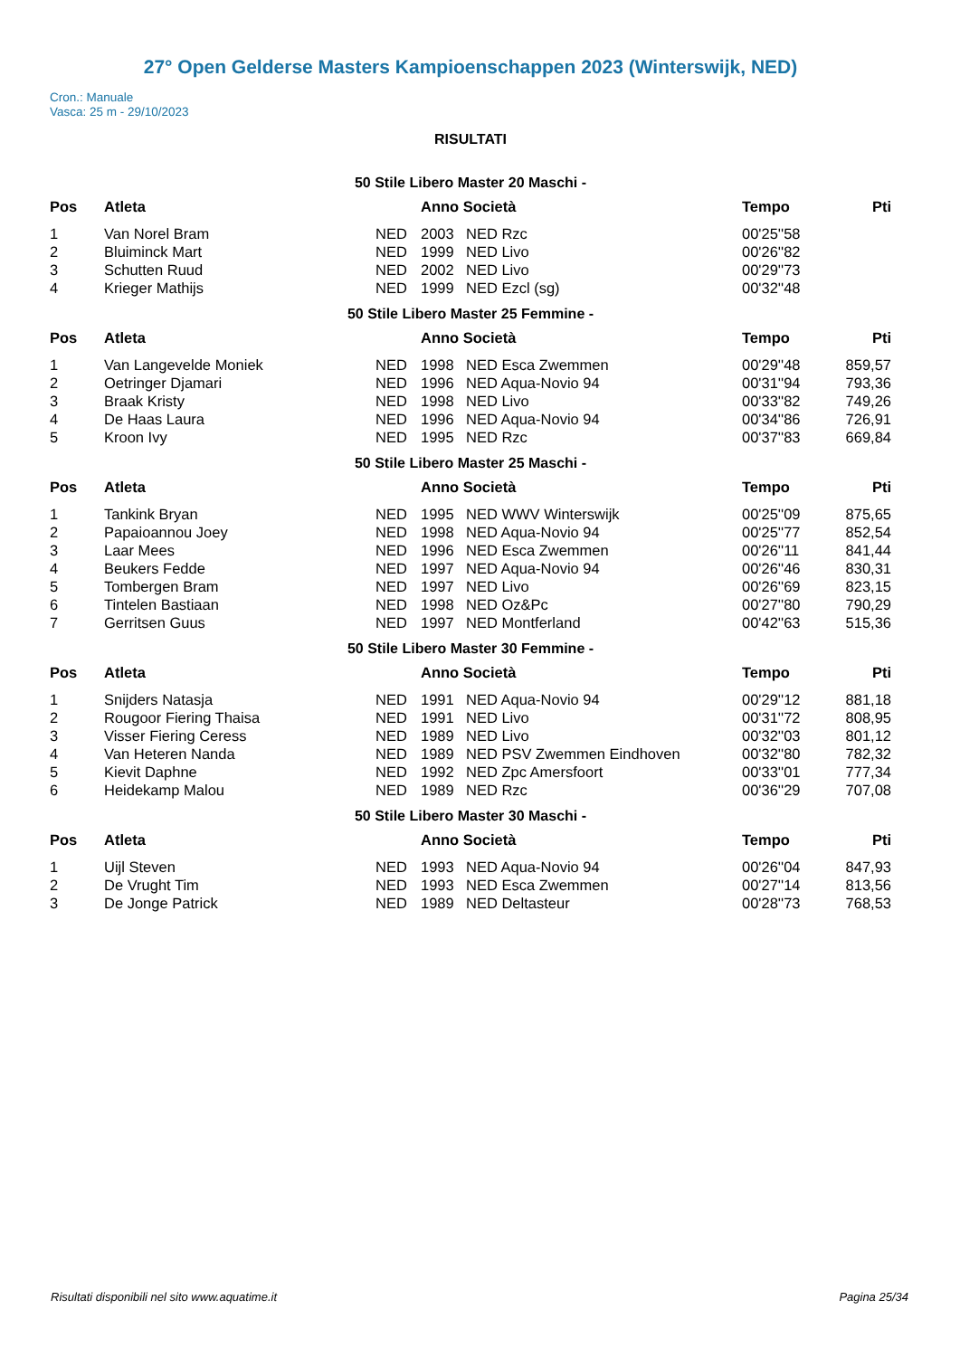27° Open Gelderse Masters Kampioenschappen 2023 (Winterswijk, NED)
Cron.: Manuale
Vasca: 25 m - 29/10/2023
RISULTATI
50 Stile Libero Master 20 Maschi -
| Pos | Atleta | | Anno Società | | Tempo | Pti |
| --- | --- | --- | --- | --- | --- | --- |
| 1 | Van Norel Bram | NED | 2003 | NED Rzc | 00'25''58 | |
| 2 | Bluiminck Mart | NED | 1999 | NED Livo | 00'26''82 | |
| 3 | Schutten Ruud | NED | 2002 | NED Livo | 00'29''73 | |
| 4 | Krieger Mathijs | NED | 1999 | NED Ezcl (sg) | 00'32''48 | |
50 Stile Libero Master 25 Femmine -
| Pos | Atleta | | Anno Società | | Tempo | Pti |
| --- | --- | --- | --- | --- | --- | --- |
| 1 | Van Langevelde Moniek | NED | 1998 | NED Esca Zwemmen | 00'29''48 | 859,57 |
| 2 | Oetringer Djamari | NED | 1996 | NED Aqua-Novio 94 | 00'31''94 | 793,36 |
| 3 | Braak Kristy | NED | 1998 | NED Livo | 00'33''82 | 749,26 |
| 4 | De Haas Laura | NED | 1996 | NED Aqua-Novio 94 | 00'34''86 | 726,91 |
| 5 | Kroon Ivy | NED | 1995 | NED Rzc | 00'37''83 | 669,84 |
50 Stile Libero Master 25 Maschi -
| Pos | Atleta | | Anno Società | | Tempo | Pti |
| --- | --- | --- | --- | --- | --- | --- |
| 1 | Tankink Bryan | NED | 1995 | NED WWV Winterswijk | 00'25''09 | 875,65 |
| 2 | Papaioannou Joey | NED | 1998 | NED Aqua-Novio 94 | 00'25''77 | 852,54 |
| 3 | Laar Mees | NED | 1996 | NED Esca Zwemmen | 00'26''11 | 841,44 |
| 4 | Beukers Fedde | NED | 1997 | NED Aqua-Novio 94 | 00'26''46 | 830,31 |
| 5 | Tombergen Bram | NED | 1997 | NED Livo | 00'26''69 | 823,15 |
| 6 | Tintelen Bastiaan | NED | 1998 | NED Oz&Pc | 00'27''80 | 790,29 |
| 7 | Gerritsen Guus | NED | 1997 | NED Montferland | 00'42''63 | 515,36 |
50 Stile Libero Master 30 Femmine -
| Pos | Atleta | | Anno Società | | Tempo | Pti |
| --- | --- | --- | --- | --- | --- | --- |
| 1 | Snijders Natasja | NED | 1991 | NED Aqua-Novio 94 | 00'29''12 | 881,18 |
| 2 | Rougoor Fiering Thaisa | NED | 1991 | NED Livo | 00'31''72 | 808,95 |
| 3 | Visser Fiering Ceress | NED | 1989 | NED Livo | 00'32''03 | 801,12 |
| 4 | Van Heteren Nanda | NED | 1989 | NED PSV Zwemmen Eindhoven | 00'32''80 | 782,32 |
| 5 | Kievit Daphne | NED | 1992 | NED Zpc Amersfoort | 00'33''01 | 777,34 |
| 6 | Heidekamp Malou | NED | 1989 | NED Rzc | 00'36''29 | 707,08 |
50 Stile Libero Master 30 Maschi -
| Pos | Atleta | | Anno Società | | Tempo | Pti |
| --- | --- | --- | --- | --- | --- | --- |
| 1 | Uijl Steven | NED | 1993 | NED Aqua-Novio 94 | 00'26''04 | 847,93 |
| 2 | De Vrught Tim | NED | 1993 | NED Esca Zwemmen | 00'27''14 | 813,56 |
| 3 | De Jonge Patrick | NED | 1989 | NED Deltasteur | 00'28''73 | 768,53 |
Risultati disponibili nel sito www.aquatime.it Pagina 25/34